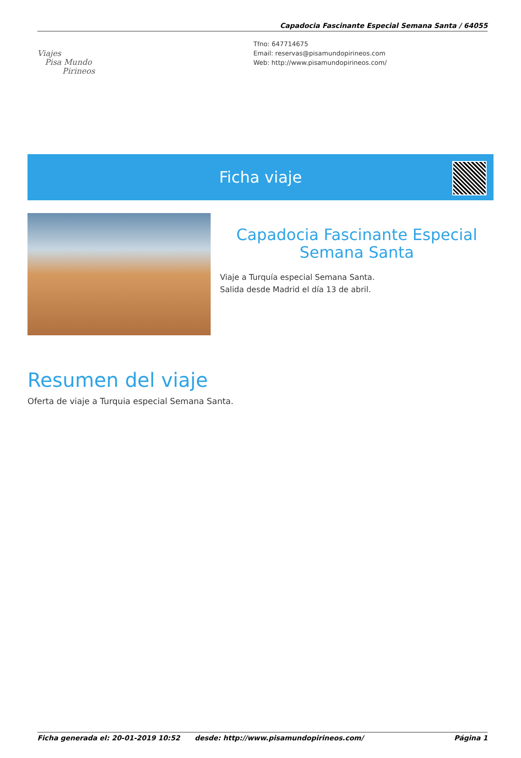Capadocia Fascinante Especial Semana Santa / 64055
Viajes
Pisa Mundo
Pirineos
Tfno: 647714675
Email: reservas@pisamundopirineos.com
Web: http://www.pisamundopirineos.com/
Ficha viaje
Capadocia Fascinante Especial Semana Santa
Viaje a Turquía especial Semana Santa.
Salida desde Madrid el día 13 de abril.
Resumen del viaje
Oferta de viaje a Turquia especial Semana Santa.
Ficha generada el: 20-01-2019 10:52 desde: http://www.pisamundopirineos.com/ Página 1